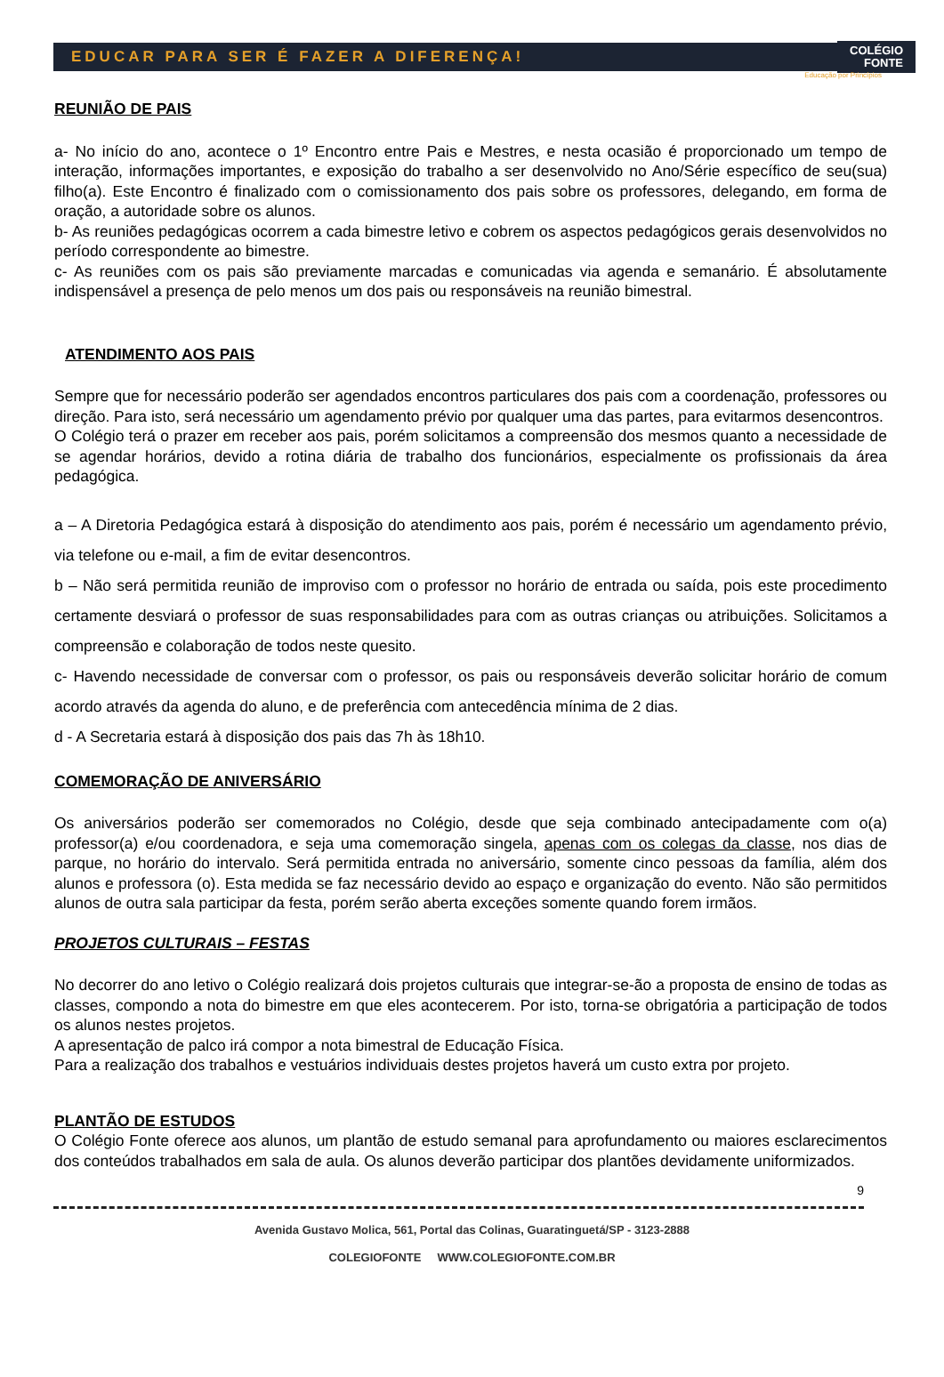EDUCAR PARA SER É FAZER A DIFERENÇA! COLÉGIO
FONTE
Educação por Princípios
REUNIÃO DE PAIS
a- No início do ano, acontece o 1º Encontro entre Pais e Mestres, e nesta ocasião é proporcionado um tempo de interação, informações importantes, e exposição do trabalho a ser desenvolvido no Ano/Série específico de seu(sua) filho(a). Este Encontro é finalizado com o comissionamento dos pais sobre os professores, delegando, em forma de oração, a autoridade sobre os alunos.
b- As reuniões pedagógicas ocorrem a cada bimestre letivo e cobrem os aspectos pedagógicos gerais desenvolvidos no período correspondente ao bimestre.
c- As reuniões com os pais são previamente marcadas e comunicadas via agenda e semanário. É absolutamente indispensável a presença de pelo menos um dos pais ou responsáveis na reunião bimestral.
ATENDIMENTO AOS PAIS
Sempre que for necessário poderão ser agendados encontros particulares dos pais com a coordenação, professores ou direção. Para isto, será necessário um agendamento prévio por qualquer uma das partes, para evitarmos desencontros.
O Colégio terá o prazer em receber aos pais, porém solicitamos a compreensão dos mesmos quanto a necessidade de se agendar horários, devido a rotina diária de trabalho dos funcionários, especialmente os profissionais da área pedagógica.
a – A Diretoria Pedagógica estará à disposição do atendimento aos pais, porém é necessário um agendamento prévio, via telefone ou e-mail, a fim de evitar desencontros.
b – Não será permitida reunião de improviso com o professor no horário de entrada ou saída, pois este procedimento certamente desviará o professor de suas responsabilidades para com as outras crianças ou atribuições. Solicitamos a compreensão e colaboração de todos neste quesito.
c- Havendo necessidade de conversar com o professor, os pais ou responsáveis deverão solicitar horário de comum acordo através da agenda do aluno, e de preferência com antecedência mínima de 2 dias.
d - A Secretaria estará à disposição dos pais das 7h às 18h10.
COMEMORAÇÃO DE ANIVERSÁRIO
Os aniversários poderão ser comemorados no Colégio, desde que seja combinado antecipadamente com o(a) professor(a) e/ou coordenadora, e seja uma comemoração singela, apenas com os colegas da classe, nos dias de parque, no horário do intervalo. Será permitida entrada no aniversário, somente cinco pessoas da família, além dos alunos e professora (o). Esta medida se faz necessário devido ao espaço e organização do evento. Não são permitidos alunos de outra sala participar da festa, porém serão aberta exceções somente quando forem irmãos.
PROJETOS CULTURAIS – FESTAS
No decorrer do ano letivo o Colégio realizará dois projetos culturais que integrar-se-ão a proposta de ensino de todas as classes, compondo a nota do bimestre em que eles acontecerem. Por isto, torna-se obrigatória a participação de todos os alunos nestes projetos.
A apresentação de palco irá compor a nota bimestral de Educação Física.
Para a realização dos trabalhos e vestuários individuais destes projetos haverá um custo extra por projeto.
PLANTÃO DE ESTUDOS
O Colégio Fonte oferece aos alunos, um plantão de estudo semanal para aprofundamento ou maiores esclarecimentos dos conteúdos trabalhados em sala de aula. Os alunos deverão participar dos plantões devidamente uniformizados.
9
Avenida Gustavo Molica, 561, Portal das Colinas, Guaratinguetá/SP - 3123-2888
COLEGIOFONTE WWW.COLEGIOFONTE.COM.BR